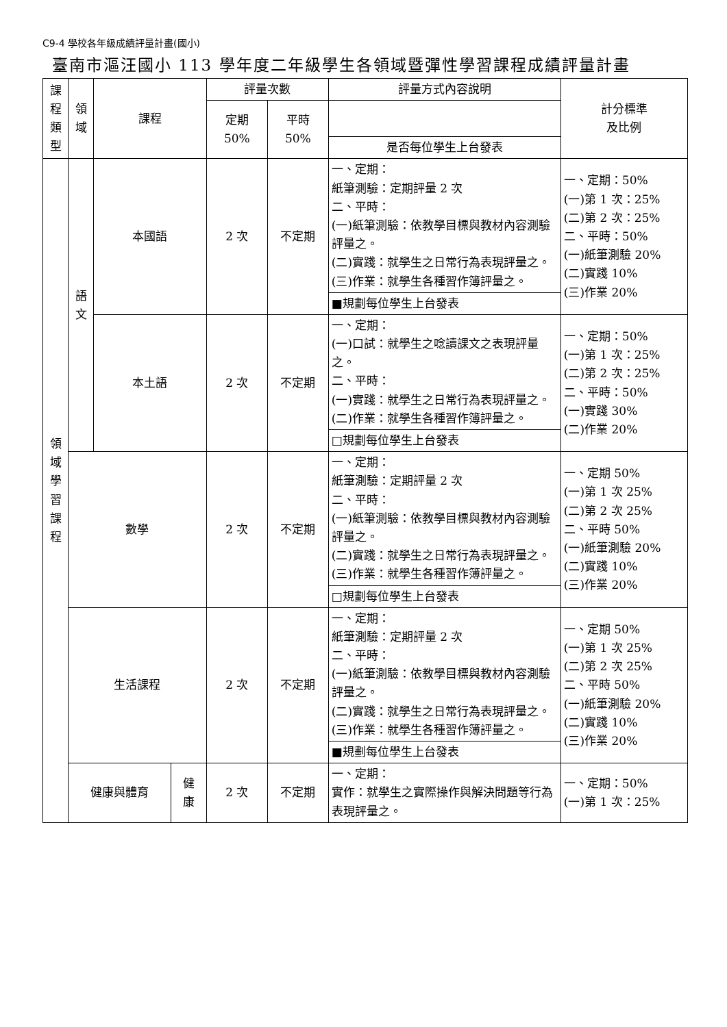C9-4 學校各年級成績評量計畫(國小)
臺南市漚汪國小 113 學年度二年級學生各領域暨彈性學習課程成績評量計畫
| 課 程 類 型 | 領 域 | 課程 | | 評量次數 | | 評量方式內容說明 | 計分標準 及比例 |
| --- | --- | --- | --- | --- | --- | --- | --- |
| | | | | 定期 50% | 平時 50% | | |
| | | | | | | 是否每位學生上台發表 | |
| 領 域 學 習 課 程 | 語 文 | 本國語 | | 2 次 | 不定期 | 一、定期： 紙筆測驗：定期評量 2 次 二、平時： (一)紙筆測驗：依教學目標與教材內容測驗評量之。 (二)實踐：就學生之日常行為表現評量之。 (三)作業：就學生各種習作簿評量之。 | 一、定期：50% (一)第 1 次：25% (二)第 2 次：25% 二、平時：50% (一)紙筆測驗 20% (二)實踐 10% (三)作業 20% |
| | | | | | | ■規劃每位學生上台發表 | |
| | | 本土語 | | 2 次 | 不定期 | 一、定期： (一)口試：就學生之唸讀課文之表現評量之。 二、平時： (一)實踐：就學生之日常行為表現評量之。 (二)作業：就學生各種習作簿評量之。 | 一、定期：50% (一)第 1 次：25% (二)第 2 次：25% 二、平時：50% (一)實踐 30% (二)作業 20% |
| | | | | | | □規劃每位學生上台發表 | |
| | 數學 | | | 2 次 | 不定期 | 一、定期： 紙筆測驗：定期評量 2 次 二、平時： (一)紙筆測驗：依教學目標與教材內容測驗評量之。 (二)實踐：就學生之日常行為表現評量之。 (三)作業：就學生各種習作簿評量之。 | 一、定期 50% (一)第 1 次 25% (二)第 2 次 25% 二、平時 50% (一)紙筆測驗 20% (二)實踐 10% (三)作業 20% |
| | | | | | | □規劃每位學生上台發表 | |
| | 生活課程 | | | 2 次 | 不定期 | 一、定期： 紙筆測驗：定期評量 2 次 二、平時： (一)紙筆測驗：依教學目標與教材內容測驗評量之。 (二)實踐：就學生之日常行為表現評量之。 (三)作業：就學生各種習作簿評量之。 | 一、定期 50% (一)第 1 次 25% (二)第 2 次 25% 二、平時 50% (一)紙筆測驗 20% (二)實踐 10% (三)作業 20% |
| | | | | | | ■規劃每位學生上台發表 | |
| | 健康與體育 | | 健 康 | 2 次 | 不定期 | 一、定期： 實作：就學生之實際操作與解決問題等行為表現評量之。 | 一、定期：50% (一)第 1 次：25% |